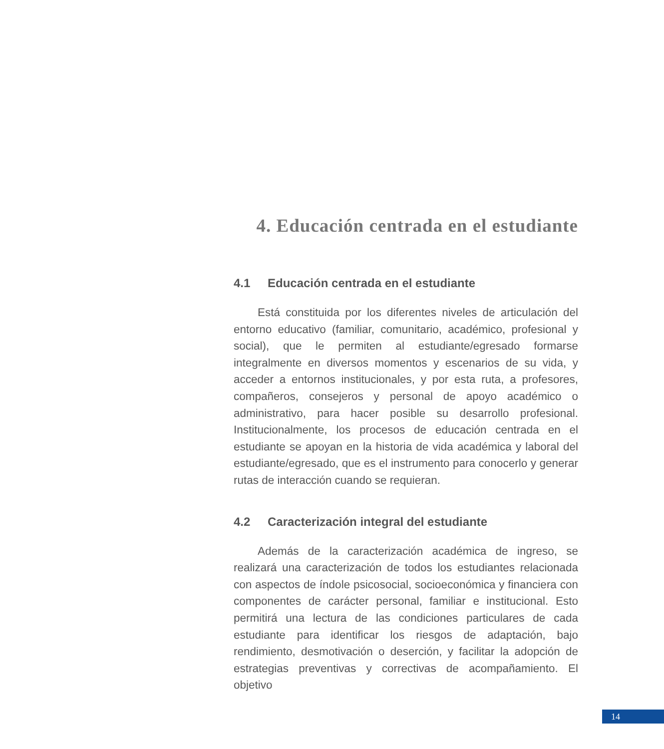4. Educación centrada en el estudiante
4.1 Educación centrada en el estudiante
Está constituida por los diferentes niveles de articulación del entorno educativo (familiar, comunitario, académico, profesional y social), que le permiten al estudiante/egresado formarse integralmente en diversos momentos y escenarios de su vida, y acceder a entornos institucionales, y por esta ruta, a profesores, compañeros, consejeros y personal de apoyo académico o administrativo, para hacer posible su desarrollo profesional. Institucionalmente, los procesos de educación centrada en el estudiante se apoyan en la historia de vida académica y laboral del estudiante/egresado, que es el instrumento para conocerlo y generar rutas de interacción cuando se requieran.
4.2 Caracterización integral del estudiante
Además de la caracterización académica de ingreso, se realizará una caracterización de todos los estudiantes relacionada con aspectos de índole psicosocial, socioeconómica y financiera con componentes de carácter personal, familiar e institucional. Esto permitirá una lectura de las condiciones particulares de cada estudiante para identificar los riesgos de adaptación, bajo rendimiento, desmotivación o deserción, y facilitar la adopción de estrategias preventivas y correctivas de acompañamiento. El objetivo
14